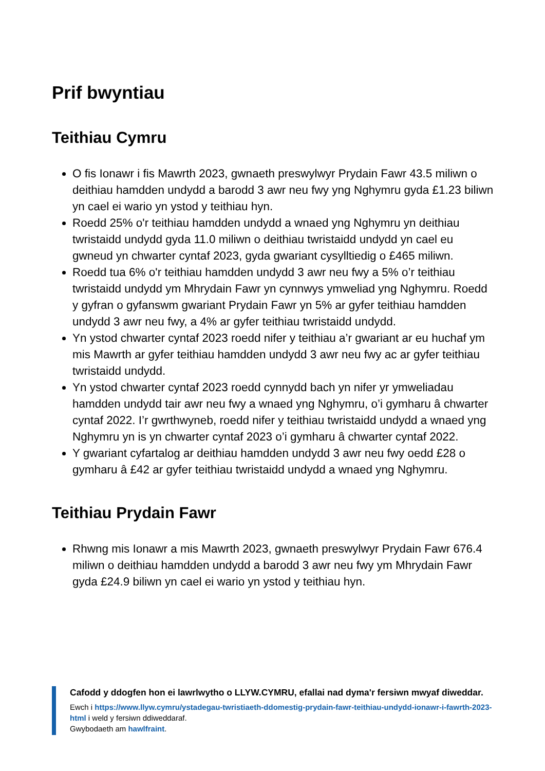Prif bwyntiau
Teithiau Cymru
O fis Ionawr i fis Mawrth 2023, gwnaeth preswylwyr Prydain Fawr 43.5 miliwn o deithiau hamdden undydd a barodd 3 awr neu fwy yng Nghymru gyda £1.23 biliwn yn cael ei wario yn ystod y teithiau hyn.
Roedd 25% o'r teithiau hamdden undydd a wnaed yng Nghymru yn deithiau twristaidd undydd gyda 11.0 miliwn o deithiau twristaidd undydd yn cael eu gwneud yn chwarter cyntaf 2023, gyda gwariant cysylltiedig o £465 miliwn.
Roedd tua 6% o'r teithiau hamdden undydd 3 awr neu fwy a 5% o’r teithiau twristaidd undydd ym Mhrydain Fawr yn cynnwys ymweliad yng Nghymru. Roedd y gyfran o gyfanswm gwariant Prydain Fawr yn 5% ar gyfer teithiau hamdden undydd 3 awr neu fwy, a 4% ar gyfer teithiau twristaidd undydd.
Yn ystod chwarter cyntaf 2023 roedd nifer y teithiau a’r gwariant ar eu huchaf ym mis Mawrth ar gyfer teithiau hamdden undydd 3 awr neu fwy ac ar gyfer teithiau twristaidd undydd.
Yn ystod chwarter cyntaf 2023 roedd cynnydd bach yn nifer yr ymweliadau hamdden undydd tair awr neu fwy a wnaed yng Nghymru, o’i gymharu â chwarter cyntaf 2022. I’r gwrthwyneb, roedd nifer y teithiau twristaidd undydd a wnaed yng Nghymru yn is yn chwarter cyntaf 2023 o’i gymharu â chwarter cyntaf 2022.
Y gwariant cyfartalog ar deithiau hamdden undydd 3 awr neu fwy oedd £28 o gymharu â £42 ar gyfer teithiau twristaidd undydd a wnaed yng Nghymru.
Teithiau Prydain Fawr
Rhwng mis Ionawr a mis Mawrth 2023, gwnaeth preswylwyr Prydain Fawr 676.4 miliwn o deithiau hamdden undydd a barodd 3 awr neu fwy ym Mhrydain Fawr gyda £24.9 biliwn yn cael ei wario yn ystod y teithiau hyn.
Cafodd y ddogfen hon ei lawrlwytho o LLYW.CYMRU, efallai nad dyma'r fersiwn mwyaf diweddar.
Ewch i https://www.llyw.cymru/ystadegau-twristiaeth-ddomestig-prydain-fawr-teithiau-undydd-ionawr-i-fawrth-2023-html i weld y fersiwn ddiweddaraf.
Gwybodaeth am hawlfraint.